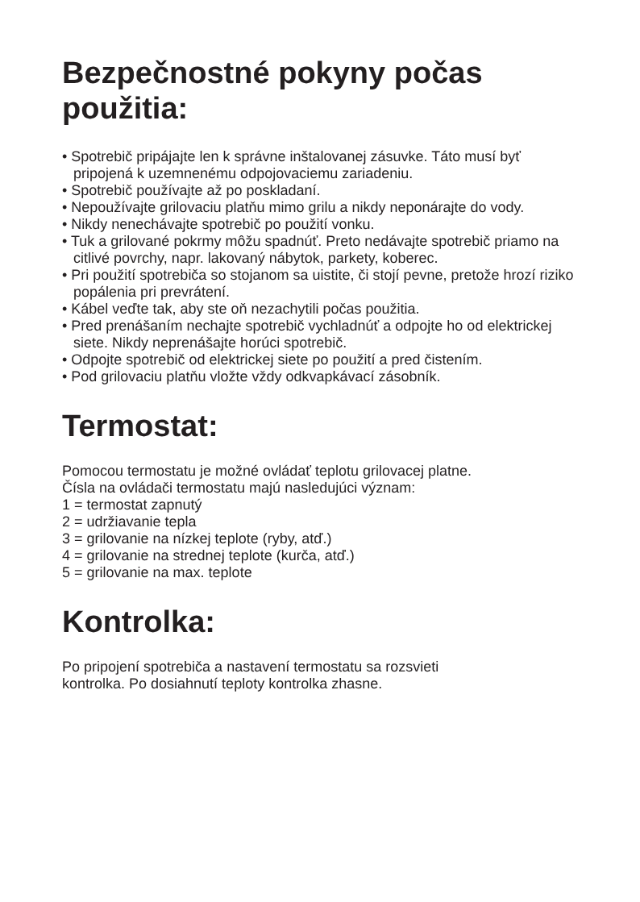Bezpečnostné pokyny počas
použitia:
• Spotrebič pripájajte len k správne inštalovanej zásuvke. Táto musí byť pripojená k uzemnenému odpojovaciemu zariadeniu.
• Spotrebič používajte až po poskladaní.
• Nepoužívajte grilovaciu platňu mimo grilu a nikdy neponárajte do vody.
• Nikdy nenechávajte spotrebič po použití vonku.
• Tuk a grilované pokrmy môžu spadnúť. Preto nedávajte spotrebič priamo na citlivé povrchy, napr. lakovaný nábytok, parkety, koberec.
• Pri použití spotrebiča so stojanom sa uistite, či stojí pevne, pretože hrozí riziko popálenia pri prevrátení.
• Kábel veďte tak, aby ste oň nezachytili počas použitia.
• Pred prenášaním nechajte spotrebič vychladnúť a odpojte ho od elektrickej siete. Nikdy neprenášajte horúci spotrebič.
• Odpojte spotrebič od elektrickej siete po použití a pred čistením.
• Pod grilovaciu platňu vložte vždy odkvapkávací zásobník.
Termostat:
Pomocou termostatu je možné ovládať teplotu grilovacej platne.
Čísla na ovládači termostatu majú nasledujúci význam:
1 = termostat zapnutý
2 = udržiavanie tepla
3 = grilovanie na nízkej teplote (ryby, atď.)
4 = grilovanie na strednej teplote (kurča, atď.)
5 = grilovanie na max. teplote
Kontrolka:
Po pripojení spotrebiča a nastavení termostatu sa rozsvieti
kontrolka. Po dosiahnutí teploty kontrolka zhasne.